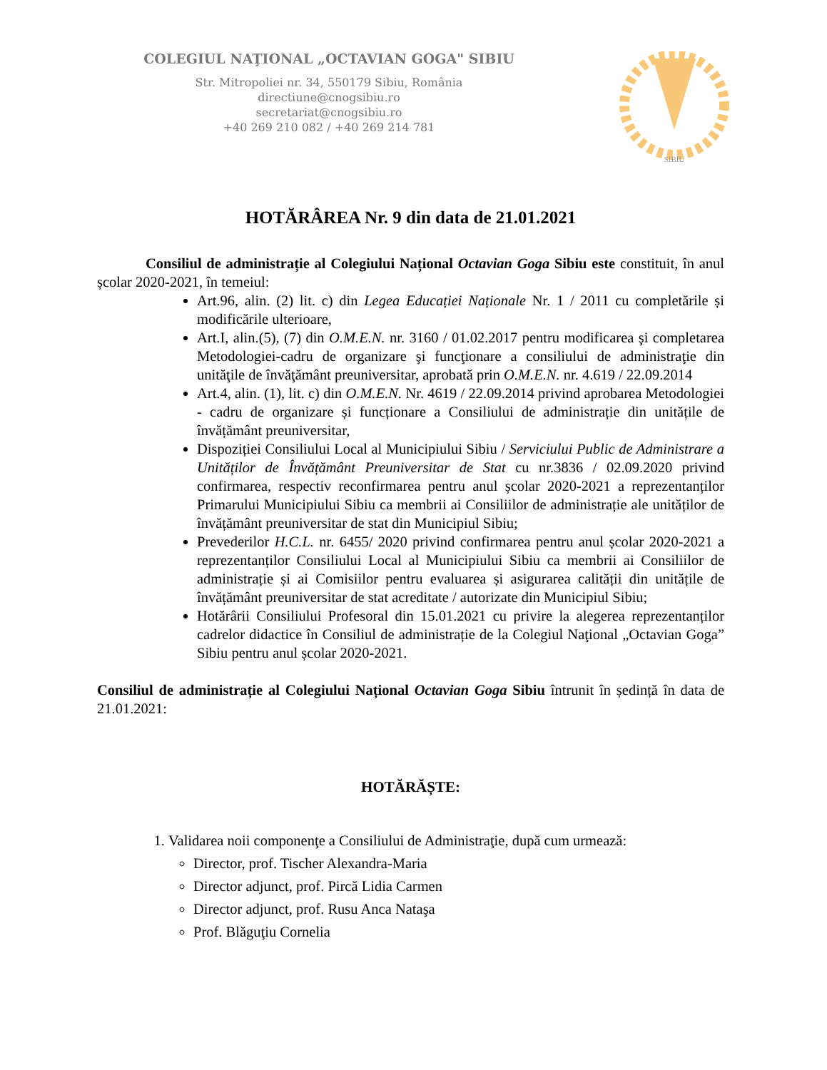COLEGIUL NAŢIONAL „OCTAVIAN GOGA" SIBIU
Str. Mitropoliei nr. 34, 550179 Sibiu, România
directiune@cnogsibiu.ro
secretariat@cnogsibiu.ro
+40 269 210 082 / +40 269 214 781
SIBIU
HOTĂRÂREA Nr. 9 din data de 21.01.2021
Consiliul de administrație al Colegiului Național Octavian Goga Sibiu este constituit, în anul școlar 2020-2021, în temeiul:
Art.96, alin. (2) lit. c) din Legea Educației Naționale Nr. 1 / 2011 cu completările și modificările ulterioare,
Art.I, alin.(5), (7) din O.M.E.N. nr. 3160 / 01.02.2017 pentru modificarea şi completarea Metodologiei-cadru de organizare şi funcţionare a consiliului de administraţie din unităţile de învăţământ preuniversitar, aprobată prin O.M.E.N. nr. 4.619 / 22.09.2014
Art.4, alin. (1), lit. c) din O.M.E.N. Nr. 4619 / 22.09.2014 privind aprobarea Metodologiei - cadru de organizare și funcționare a Consiliului de administrație din unitățile de învățământ preuniversitar,
Dispoziției Consiliului Local al Municipiului Sibiu / Serviciului Public de Administrare a Unităților de Învățământ Preuniversitar de Stat cu nr.3836 / 02.09.2020 privind confirmarea, respectiv reconfirmarea pentru anul școlar 2020-2021 a reprezentanților Primarului Municipiului Sibiu ca membrii ai Consiliilor de administrație ale unităților de învățământ preuniversitar de stat din Municipiul Sibiu;
Prevederilor H.C.L. nr. 6455/ 2020 privind confirmarea pentru anul școlar 2020-2021 a reprezentanților Consiliului Local al Municipiului Sibiu ca membrii ai Consiliilor de administrație și ai Comisiilor pentru evaluarea și asigurarea calității din unitățile de învățământ preuniversitar de stat acreditate / autorizate din Municipiul Sibiu;
Hotărârii Consiliului Profesoral din 15.01.2021 cu privire la alegerea reprezentanților cadrelor didactice în Consiliul de administrație de la Colegiul Naţional „Octavian Goga” Sibiu pentru anul școlar 2020-2021.
Consiliul de administrație al Colegiului Național Octavian Goga Sibiu întrunit în ședință în data de 21.01.2021:
HOTĂRĂȘTE:
1. Validarea noii componenţe a Consiliului de Administraţie, după cum urmează:
Director, prof. Tischer Alexandra-Maria
Director adjunct, prof. Pircă Lidia Carmen
Director adjunct, prof. Rusu Anca Nataşa
Prof. Blăguţiu Cornelia